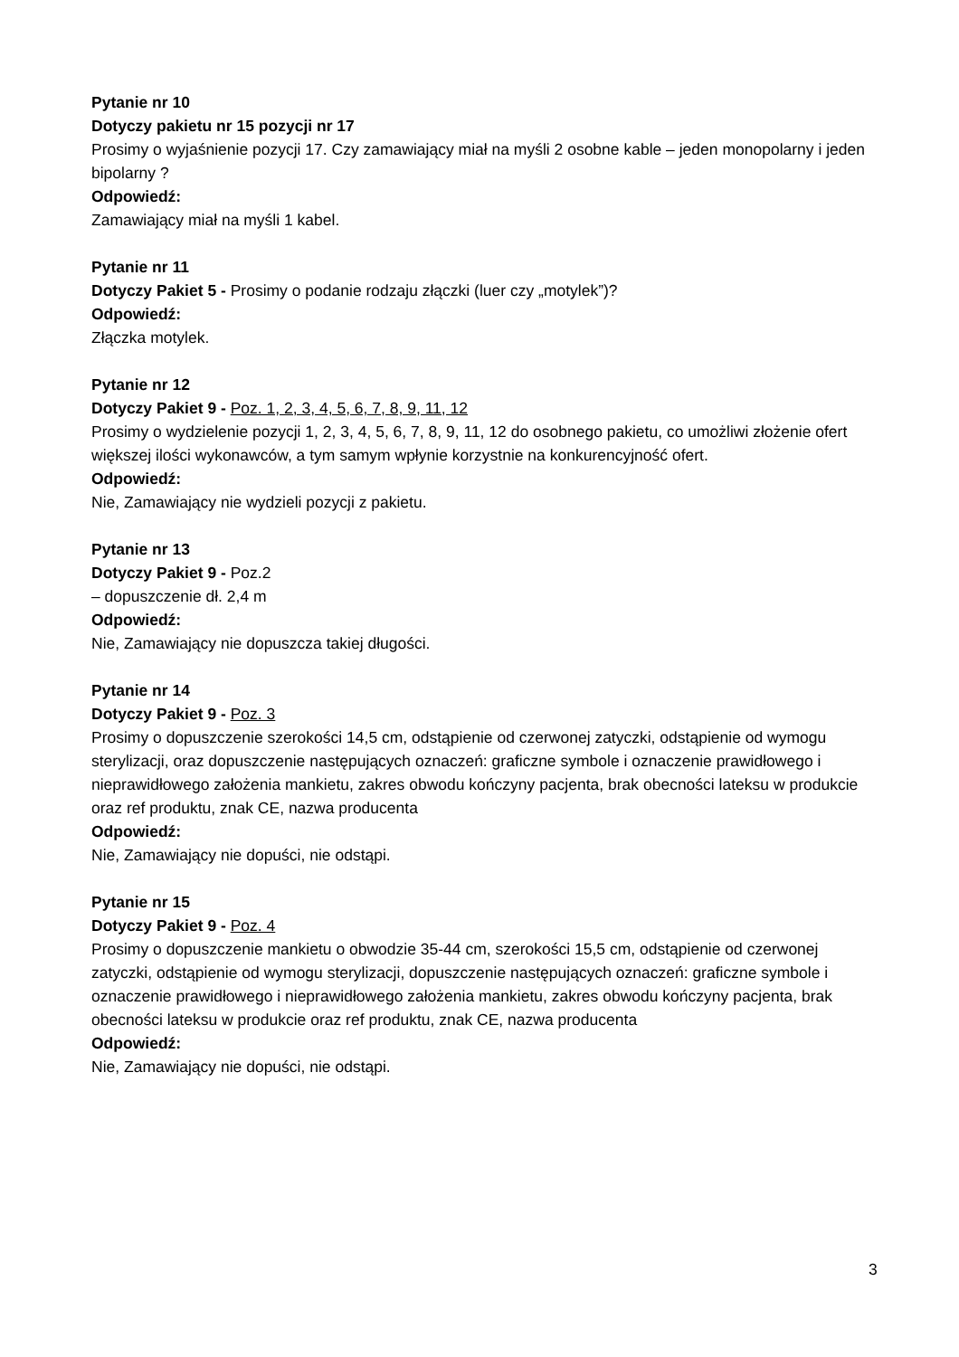Pytanie nr 10
Dotyczy pakietu nr 15 pozycji nr 17
Prosimy o wyjaśnienie pozycji 17. Czy zamawiający miał na myśli 2 osobne kable – jeden monopolarny i jeden bipolarny ?
Odpowiedź:
Zamawiający miał na myśli 1 kabel.
Pytanie nr 11
Dotyczy Pakiet 5 - Prosimy o podanie rodzaju złączki (luer czy „motylek”)?
Odpowiedź:
Złączka motylek.
Pytanie nr 12
Dotyczy Pakiet 9 - Poz. 1, 2, 3, 4, 5, 6, 7, 8, 9, 11, 12
Prosimy o wydzielenie pozycji 1, 2, 3, 4, 5, 6, 7, 8, 9, 11, 12 do osobnego pakietu, co umożliwi złożenie ofert większej ilości wykonawców, a tym samym wpłynie korzystnie na konkurencyjność ofert.
Odpowiedź:
Nie, Zamawiający nie wydzieli pozycji z pakietu.
Pytanie nr 13
Dotyczy Pakiet 9 - Poz.2
– dopuszczenie dł. 2,4 m
Odpowiedź:
Nie, Zamawiający nie dopuszcza takiej długości.
Pytanie nr 14
Dotyczy Pakiet 9 - Poz. 3
Prosimy o dopuszczenie szerokości 14,5 cm, odstąpienie od czerwonej zatyczki, odstąpienie od wymogu sterylizacji, oraz dopuszczenie następujących oznaczeń: graficzne symbole i oznaczenie prawidłowego i nieprawidłowego założenia mankietu, zakres obwodu kończyny pacjenta, brak obecności lateksu w produkcie oraz ref produktu, znak CE, nazwa producenta
Odpowiedź:
Nie, Zamawiający nie dopuści, nie odstąpi.
Pytanie nr 15
Dotyczy Pakiet 9 - Poz. 4
Prosimy o dopuszczenie mankietu o obwodzie 35-44 cm, szerokości 15,5 cm, odstąpienie od czerwonej zatyczki, odstąpienie od wymogu sterylizacji, dopuszczenie następujących oznaczeń: graficzne symbole i oznaczenie prawidłowego i nieprawidłowego założenia mankietu, zakres obwodu kończyny pacjenta, brak obecności lateksu w produkcie oraz ref produktu, znak CE, nazwa producenta
Odpowiedź:
Nie, Zamawiający nie dopuści, nie odstąpi.
3